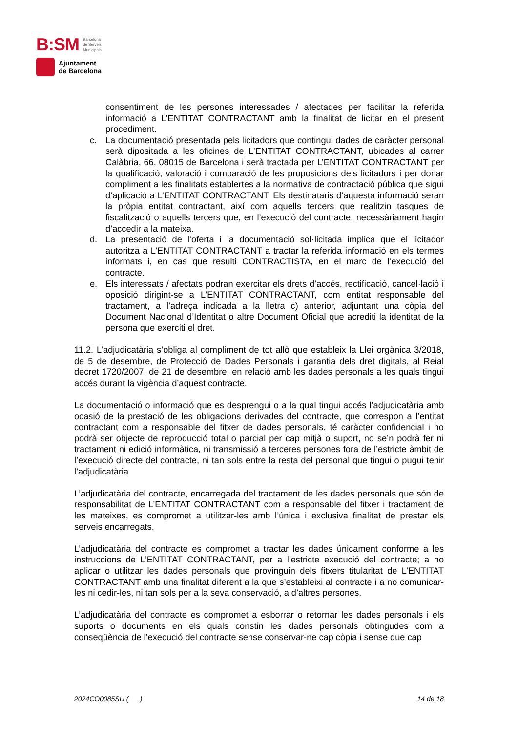B:SM Barcelona
de Serveis
Municipals
Ajuntament
de Barcelona
consentiment de les persones interessades / afectades per facilitar la referida informació a L’ENTITAT CONTRACTANT amb la finalitat de licitar en el present procediment.
c. La documentació presentada pels licitadors que contingui dades de caràcter personal serà dipositada a les oficines de L’ENTITAT CONTRACTANT, ubicades al carrer Calàbria, 66, 08015 de Barcelona i serà tractada per L’ENTITAT CONTRACTANT per la qualificació, valoració i comparació de les proposicions dels licitadors i per donar compliment a les finalitats establertes a la normativa de contractació pública que sigui d’aplicació a L’ENTITAT CONTRACTANT. Els destinataris d’aquesta informació seran la pròpia entitat contractant, així com aquells tercers que realitzin tasques de fiscalització o aquells tercers que, en l’execució del contracte, necessàriament hagin d’accedir a la mateixa.
d. La presentació de l’oferta i la documentació sol·licitada implica que el licitador autoritza a L’ENTITAT CONTRACTANT a tractar la referida informació en els termes informats i, en cas que resulti CONTRACTISTA, en el marc de l’execució del contracte.
e. Els interessats / afectats podran exercitar els drets d’accés, rectificació, cancel·lació i oposició dirigint-se a L’ENTITAT CONTRACTANT, com entitat responsable del tractament, a l’adreça indicada a la lletra c) anterior, adjuntant una còpia del Document Nacional d’Identitat o altre Document Oficial que acrediti la identitat de la persona que exerciti el dret.
11.2. L’adjudicatària s’obliga al compliment de tot allò que estableix la Llei orgànica 3/2018, de 5 de desembre, de Protecció de Dades Personals i garantia dels dret digitals, al Reial decret 1720/2007, de 21 de desembre, en relació amb les dades personals a les quals tingui accés durant la vigència d’aquest contracte.
La documentació o informació que es desprengui o a la qual tingui accés l’adjudicatària amb ocasió de la prestació de les obligacions derivades del contracte, que correspon a l’entitat contractant com a responsable del fitxer de dades personals, té caràcter confidencial i no podrà ser objecte de reproducció total o parcial per cap mitjà o suport, no se’n podrà fer ni tractament ni edició informàtica, ni transmissió a terceres persones fora de l’estricte àmbit de l’execució directe del contracte, ni tan sols entre la resta del personal que tingui o pugui tenir l’adjudicatària
L’adjudicatària del contracte, encarregada del tractament de les dades personals que són de responsabilitat de L’ENTITAT CONTRACTANT com a responsable del fitxer i tractament de les mateixes, es compromet a utilitzar-les amb l’única i exclusiva finalitat de prestar els serveis encarregats.
L’adjudicatària del contracte es compromet a tractar les dades únicament conforme a les instruccions de L’ENTITAT CONTRACTANT, per a l’estricte execució del contracte; a no aplicar o utilitzar les dades personals que provinguin dels fitxers titularitat de L’ENTITAT CONTRACTANT amb una finalitat diferent a la que s’estableixi al contracte i a no comunicar-les ni cedir-les, ni tan sols per a la seva conservació, a d’altres persones.
L’adjudicatària del contracte es compromet a esborrar o retornar les dades personals i els suports o documents en els quals constin les dades personals obtingudes com a conseqüència de l’execució del contracte sense conservar-ne cap còpia i sense que cap
2024CO0085SU (___) 14 de 18